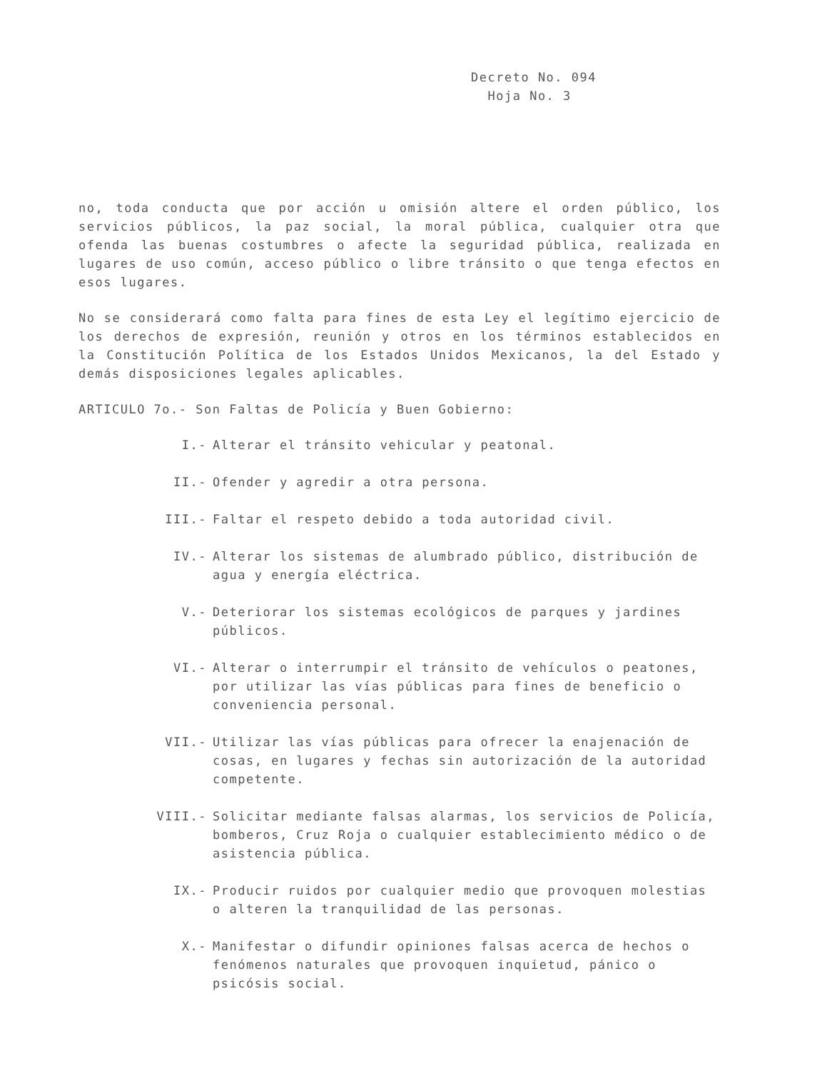Decreto No. 094
Hoja No. 3
no, toda conducta que por acción u omisión altere el orden público, los servicios públicos, la paz social, la moral pública, cualquier otra que ofenda las buenas costumbres o afecte la seguridad pública, realizada en lugares de uso común, acceso público o libre tránsito o que tenga efectos en esos lugares.
No se considerará como falta para fines de esta Ley el legítimo ejercicio de los derechos de expresión, reunión y otros en los términos establecidos en la Constitución Política de los Estados Unidos Mexicanos, la del Estado y demás disposiciones legales aplicables.
ARTICULO 7o.- Son Faltas de Policía y Buen Gobierno:
I.- Alterar el tránsito vehicular y peatonal.
II.- Ofender y agredir a otra persona.
III.- Faltar el respeto debido a toda autoridad civil.
IV.- Alterar los sistemas de alumbrado público, distribución de agua y energía eléctrica.
V.- Deteriorar los sistemas ecológicos de parques y jardines públicos.
VI.- Alterar o interrumpir el tránsito de vehículos o peatones, por utilizar las vías públicas para fines de beneficio o conveniencia personal.
VII.- Utilizar las vías públicas para ofrecer la enajenación de cosas, en lugares y fechas sin autorización de la autoridad competente.
VIII.- Solicitar mediante falsas alarmas, los servicios de Policía, bomberos, Cruz Roja o cualquier establecimiento médico o de asistencia pública.
IX.- Producir ruidos por cualquier medio que provoquen molestias o alteren la tranquilidad de las personas.
X.- Manifestar o difundir opiniones falsas acerca de hechos o fenómenos naturales que provoquen inquietud, pánico o psicósis social.